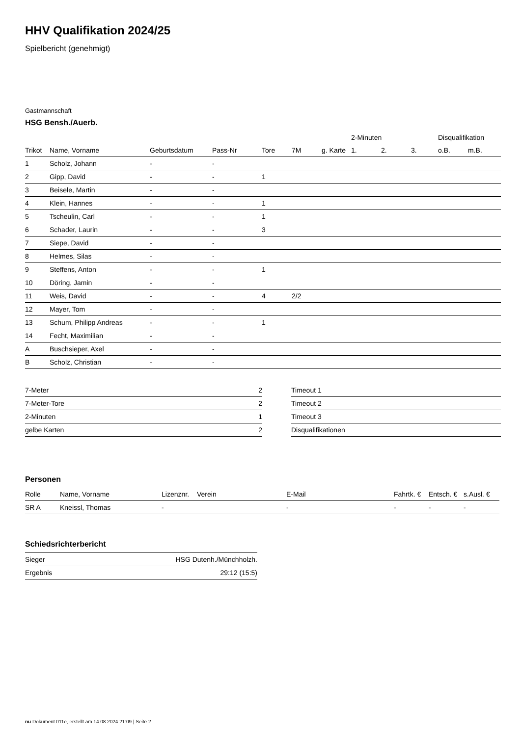HHV Qualifikation 2024/25
Spielbericht (genehmigt)
Gastmannschaft
HSG Bensh./Auerb.
| | | | | | | | 2-Minuten | | | Disqualifikation | |
| --- | --- | --- | --- | --- | --- | --- | --- | --- | --- | --- | --- |
| Trikot | Name, Vorname | Geburtsdatum | Pass-Nr | Tore | 7M | g. Karte | 1. | 2. | 3. | o.B. | m.B. |
| 1 | Scholz, Johann | - | - | | | | | | | | |
| 2 | Gipp, David | - | - | 1 | | | | | | | |
| 3 | Beisele, Martin | - | - | | | | | | | | |
| 4 | Klein, Hannes | - | - | 1 | | | | | | | |
| 5 | Tscheulin, Carl | - | - | 1 | | | | | | | |
| 6 | Schader, Laurin | - | - | 3 | | | | | | | |
| 7 | Siepe, David | - | - | | | | | | | | |
| 8 | Helmes, Silas | - | - | | | | | | | | |
| 9 | Steffens, Anton | - | - | 1 | | | | | | | |
| 10 | Döring, Jamin | - | - | | | | | | | | |
| 11 | Weis, David | - | - | 4 | 2/2 | | | | | | |
| 12 | Mayer, Tom | - | - | | | | | | | | |
| 13 | Schum, Philipp Andreas | - | - | 1 | | | | | | | |
| 14 | Fecht, Maximilian | - | - | | | | | | | | |
| A | Buschsieper, Axel | - | - | | | | | | | | |
| B | Scholz, Christian | - | - | | | | | | | | |
| 7-Meter | 2 |
| 7-Meter-Tore | 2 |
| 2-Minuten | 1 |
| gelbe Karten | 2 |
| Timeout 1 |
| Timeout 2 |
| Timeout 3 |
| Disqualifikationen |
Personen
| Rolle | Name, Vorname | Lizenznr. | Verein | E-Mail | Fahrtk. € | Entsch. € | s.Ausl. € |
| --- | --- | --- | --- | --- | --- | --- | --- |
| SR A | Kneissl, Thomas | - | | - | - | - | - |
Schiedsrichterbericht
| Sieger | HSG Dutenh./Münchholzh. |
| Ergebnis | 29:12 (15:5) |
nu.Dokument 011e, erstellt am 14.08.2024 21:09 | Seite 2